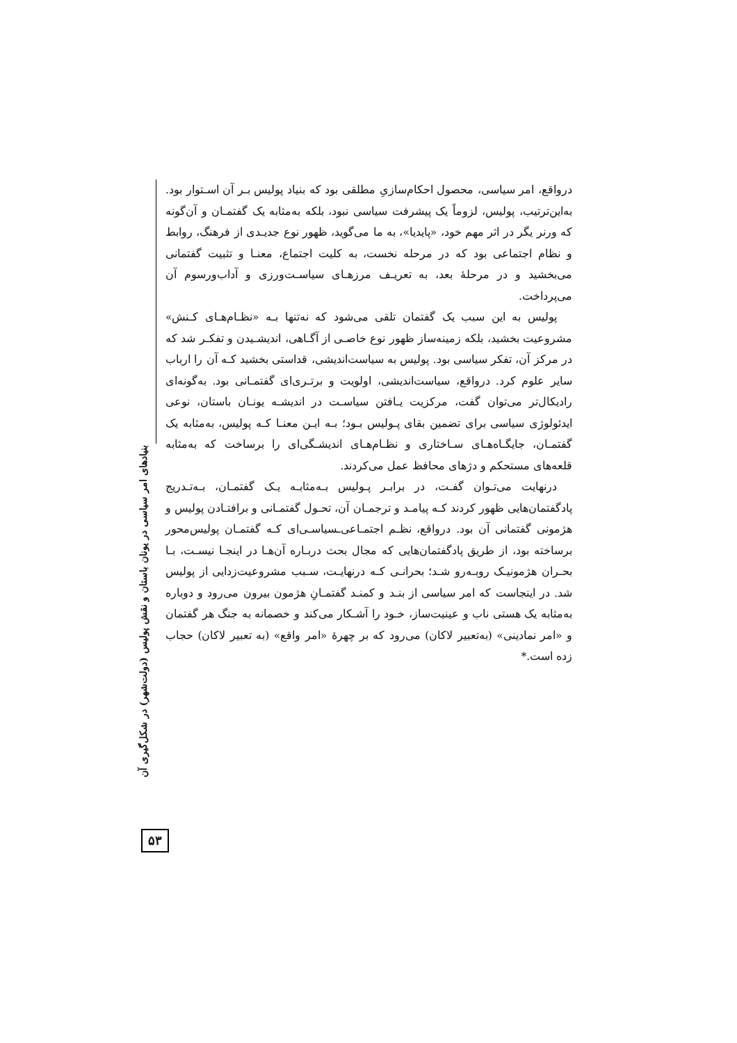درواقع، امر سیاسی، محصول احکام‌سازیِ مطلقی بود که بنیاد پولیس بـر آن اسـتوار بود. به‌این‌ترتیب، پولیس، لزوماً یک پیشرفت سیاسی نبود، بلکه به‌مثابه یک گفتمـان و آن‌گونه که ورنر یگر در اثر مهم خود، «پایدیا»، به ما می‌گوید، ظهور نوع جدیـدی از فرهنگ، روابط و نظام اجتماعی بود که در مرحله نخست، به کلیت اجتماع، معنـا و تثبیت گفتمانی می‌بخشید و در مرحلهٔ بعد، به تعریـف مرزهـای سیاسـت‌ورزی و آداب‌ورسوم آن می‌پرداخت.
پولیس به این سبب یک گفتمان تلقی می‌شود که نه‌تنها بـه «نظـام‌هـای کـنش» مشروعیت بخشید، بلکه زمینه‌ساز ظهور نوع خاصـی از آگـاهی، اندیشـیدن و تفکـر شد که در مرکز آن، تفکر سیاسی بود. پولیس به سیاست‌اندیشی، قداستی بخشید کـه آن را ارباب سایر علوم کرد. درواقع، سیاست‌اندیشی، اولویت و برتـری‌ای گفتمـانی بود. به‌گونه‌ای رادیکال‌تر می‌توان گفت، مرکزیت یـافتن سیاسـت در اندیشـه یونـان باستان، نوعی ایدئولوژی سیاسی برای تضمین بقای پـولیس بـود؛ بـه ایـن معنـا کـه پولیس، به‌مثابه یک گفتمـان، جایگـاه‌هـای سـاختاری و نظـام‌هـای اندیشـگی‌ای را برساخت که به‌مثابه قلعه‌های مستحکم و دژهای محافظ عمل می‌کردند.
درنهایت می‌تـوان گفـت، در برابـر پـولیس بـه‌مثابـه یـک گفتمـان، بـه‌تـدریج پادگفتمان‌هایی ظهور کردند کـه پیامـد و ترجمـان آن، تحـول گفتمـانی و برافتـادن پولیس و هژمونی گفتمانی آن بود. درواقع، نظـم اجتمـاعی‌ـسیاسـی‌ای کـه گفتمـان پولیس‌محور برساخته بود، از طریق پادگفتمان‌هایی که مجال بحث دربـاره آن‌هـا در اینجـا نیسـت، بـا بحـران هژمونیـک روبـه‌رو شـد؛ بحرانـی کـه درنهایـت، سـبب مشروعیت‌زدایی از پولیس شد. در اینجاست که امر سیاسی از بنـد و کمنـد گفتمـانِ هژمون بیرون می‌رود و دوباره به‌مثابه یک هستی ناب و عینیت‌ساز، خـود را آشـکار می‌کند و خصمانه به جنگ هر گفتمان و «امر نمادینی» (به‌تعبیر لاکان) می‌رود که بر چهرهٔ «امر واقع» (به تعبیر لاکان) حجاب زده است.*
بنیادهای امر سیاسی در یونان باستان و نقش پولیس (دولت‌شهر) در شکل‌گیری آن
۵۳